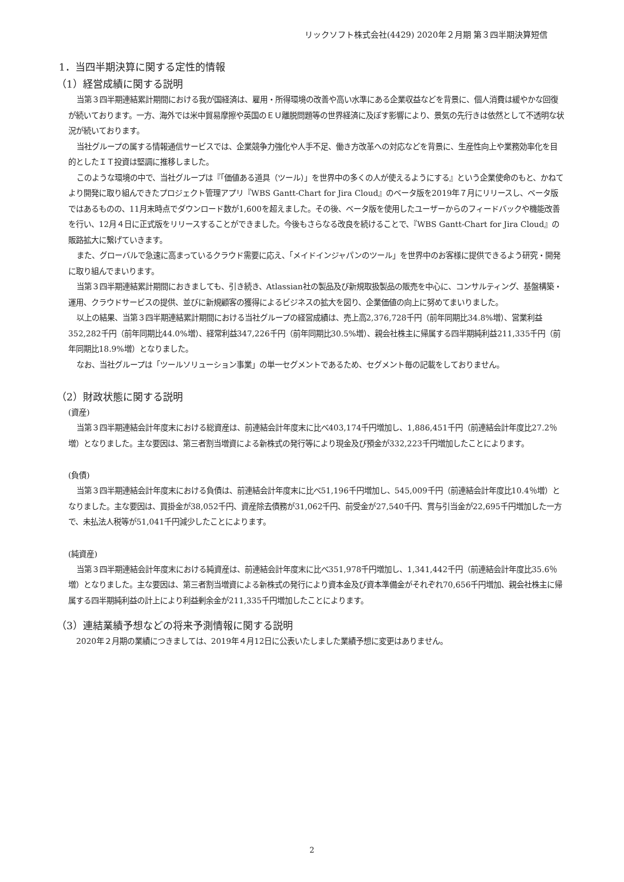リックソフト株式会社(4429) 2020年２月期 第３四半期決算短信
1．当四半期決算に関する定性的情報
（1）経営成績に関する説明
当第３四半期連結累計期間における我が国経済は、雇用・所得環境の改善や高い水準にある企業収益などを背景に、個人消費は緩やかな回復が続いております。一方、海外では米中貿易摩擦や英国のＥＵ離脱問題等の世界経済に及ぼす影響により、景気の先行きは依然として不透明な状況が続いております。
当社グループの属する情報通信サービスでは、企業競争力強化や人手不足、働き方改革への対応などを背景に、生産性向上や業務効率化を目的としたＩＴ投資は堅調に推移しました。
このような環境の中で、当社グループは『「価値ある道具（ツール）」を世界中の多くの人が使えるようにする』という企業使命のもと、かねてより開発に取り組んできたプロジェクト管理アプリ『WBS Gantt-Chart for Jira Cloud』のベータ版を2019年７月にリリースし、ベータ版ではあるものの、11月末時点でダウンロード数が1,600を超えました。その後、ベータ版を使用したユーザーからのフィードバックや機能改善を行い、12月４日に正式版をリリースすることができました。今後もさらなる改良を続けることで、『WBS Gantt-Chart for Jira Cloud』の販路拡大に繋げていきます。
また、グローバルで急速に高まっているクラウド需要に応え、「メイドインジャパンのツール」を世界中のお客様に提供できるよう研究・開発に取り組んでまいります。
当第３四半期連結累計期間におきましても、引き続き、Atlassian社の製品及び新規取扱製品の販売を中心に、コンサルティング、基盤構築・運用、クラウドサービスの提供、並びに新規顧客の獲得によるビジネスの拡大を図り、企業価値の向上に努めてまいりました。
以上の結果、当第３四半期連結累計期間における当社グループの経営成績は、売上高2,376,728千円（前年同期比34.8%増）、営業利益352,282千円（前年同期比44.0%増）、経常利益347,226千円（前年同期比30.5%増）、親会社株主に帰属する四半期純利益211,335千円（前年同期比18.9%増）となりました。
なお、当社グループは「ツールソリューション事業」の単一セグメントであるため、セグメント毎の記載をしておりません。
（2）財政状態に関する説明
(資産)
当第３四半期連結会計年度末における総資産は、前連結会計年度末に比べ403,174千円増加し、1,886,451千円（前連結会計年度比27.2％増）となりました。主な要因は、第三者割当増資による新株式の発行等により現金及び預金が332,223千円増加したことによります。
(負債)
当第３四半期連結会計年度末における負債は、前連結会計年度末に比べ51,196千円増加し、545,009千円（前連結会計年度比10.4％増）となりました。主な要因は、買掛金が38,052千円、資産除去債務が31,062千円、前受金が27,540千円、賞与引当金が22,695千円増加した一方で、未払法人税等が51,041千円減少したことによります。
(純資産)
当第３四半期連結会計年度末における純資産は、前連結会計年度末に比べ351,978千円増加し、1,341,442千円（前連結会計年度比35.6％増）となりました。主な要因は、第三者割当増資による新株式の発行により資本金及び資本準備金がそれぞれ70,656千円増加、親会社株主に帰属する四半期純利益の計上により利益剰余金が211,335千円増加したことによります。
（3）連結業績予想などの将来予測情報に関する説明
2020年２月期の業績につきましては、2019年４月12日に公表いたしました業績予想に変更はありません。
2